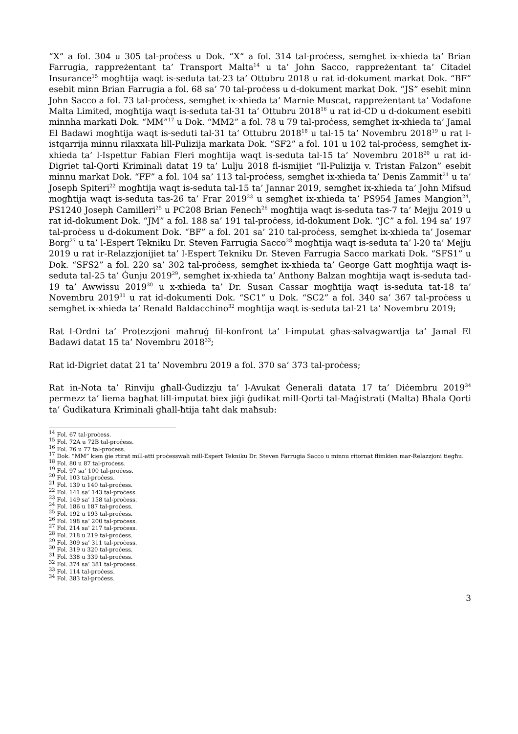“X” a fol. 304 u 305 tal-proċess u Dok. “X” a fol. 314 tal-proċess, semgħet ix-xhieda ta’ Brian Farrugia, rappreżentant ta’ Transport Malta<sup>14</sup> u ta’ John Sacco, rappreżentant ta’ Citadel Insurance<sup>15</sup> mogħtija waqt is-seduta tat-23 ta’ Ottubru 2018 u rat id-dokument markat Dok. “BF” esebit minn Brian Farrugia a fol. 68 sa’ 70 tal-proċess u d-dokument markat Dok. “JS” esebit minn John Sacco a fol. 73 tal-proċess, semgħet ix-xhieda ta’ Marnie Muscat, rappreżentant ta’ Vodafone Malta Limited, mogħtija waqt is-seduta tal-31 ta’ Ottubru 2018<sup>16</sup> u rat id-CD u d-dokument esebiti minnha markati Dok. “MM”<sup>17</sup> u Dok. “MM2” a fol. 78 u 79 tal-proċess, semgħet ix-xhieda ta’ Jamal El Badawi mogħtija waqt is-seduti tal-31 ta’ Ottubru 2018<sup>18</sup> u tal-15 ta’ Novembru 2018<sup>19</sup> u rat l-istqarrija minnu rilaxxata lill-Pulizija markata Dok. “SF2” a fol. 101 u 102 tal-proċess, semgħet ix-xhieda ta’ l-Ispettur Fabian Fleri mogħtija waqt is-seduta tal-15 ta’ Novembru 2018<sup>20</sup> u rat id-Digriet tal-Qorti Kriminali datat 19 ta’ Lulju 2018 fl-ismijiet “Il-Pulizija v. Tristan Falzon” esebit minnu markat Dok. “FF” a fol. 104 sa’ 113 tal-proċess, semgħet ix-xhieda ta’ Denis Zammit<sup>21</sup> u ta’ Joseph Spiteri<sup>22</sup> mogħtija waqt is-seduta tal-15 ta’ Jannar 2019, semgħet ix-xhieda ta’ John Mifsud mogħtija waqt is-seduta tas-26 ta’ Frar 2019<sup>23</sup> u semgħet ix-xhieda ta’ PS954 James Mangion<sup>24</sup>, PS1240 Joseph Camilleri<sup>25</sup> u PC208 Brian Fenech<sup>26</sup> mogħtija waqt is-seduta tas-7 ta’ Mejju 2019 u rat id-dokument Dok. “JM” a fol. 188 sa’ 191 tal-proċess, id-dokument Dok. “JC” a fol. 194 sa’ 197 tal-proċess u d-dokument Dok. “BF” a fol. 201 sa’ 210 tal-proċess, semgħet ix-xhieda ta’ Josemar Borg<sup>27</sup> u ta’ l-Espert Tekniku Dr. Steven Farrugia Sacco<sup>28</sup> mogħtija waqt is-seduta ta’ l-20 ta’ Mejju 2019 u rat ir-Relazzjonijiet ta’ l-Espert Tekniku Dr. Steven Farrugia Sacco markati Dok. “SFS1” u Dok. “SFS2” a fol. 220 sa’ 302 tal-proċess, semgħet ix-xhieda ta’ George Gatt mogħtija waqt is-seduta tal-25 ta’ Ġunju 2019<sup>29</sup>, semgħet ix-xhieda ta’ Anthony Balzan mogħtija waqt is-seduta tad-19 ta’ Awwissu 2019<sup>30</sup> u x-xhieda ta’ Dr. Susan Cassar mogħtija waqt is-seduta tat-18 ta’ Novembru 2019<sup>31</sup> u rat id-dokumenti Dok. “SC1” u Dok. “SC2” a fol. 340 sa’ 367 tal-proċess u semgħet ix-xhieda ta’ Renald Baldacchino<sup>32</sup> mogħtija waqt is-seduta tal-21 ta’ Novembru 2019;
Rat l-Ordni ta’ Protezzjoni maħruġ fil-konfront ta’ l-imputat għas-salvagwardja ta’ Jamal El Badawi datat 15 ta’ Novembru 2018<sup>33</sup>;
Rat id-Digriet datat 21 ta’ Novembru 2019 a fol. 370 sa’ 373 tal-proċess;
Rat in-Nota ta’ Rinviju għall-Ġudizzju ta’ l-Avukat Ġenerali datata 17 ta’ Diċembru 2019<sup>34</sup> permezz ta’ liema bagħat lill-imputat biex jiġi ġudikat mill-Qorti tal-Maġistrati (Malta) Bħala Qorti ta’ Ġudikatura Kriminali għall-ħtija taħt dak maħsub:
<sup>14</sup> Fol. 67 tal-proċess.
<sup>15</sup> Fol. 72A u 72B tal-proċess.
<sup>16</sup> Fol. 76 u 77 tal-proċess.
<sup>17</sup> Dok. “MM” kien ġie rtirat mill-atti proċesswali mill-Espert Tekniku Dr. Steven Farrugia Sacco u minnu ritornat flimkien mar-Relazzjoni tiegħu.
<sup>18</sup> Fol. 80 u 87 tal-proċess.
<sup>19</sup> Fol. 97 sa’ 100 tal-proċess.
<sup>20</sup> Fol. 103 tal-proċess.
<sup>21</sup> Fol. 139 u 140 tal-proċess.
<sup>22</sup> Fol. 141 sa’ 143 tal-proċess.
<sup>23</sup> Fol. 149 sa’ 158 tal-proċess.
<sup>24</sup> Fol. 186 u 187 tal-proċess.
<sup>25</sup> Fol. 192 u 193 tal-proċess.
<sup>26</sup> Fol. 198 sa’ 200 tal-proċess.
<sup>27</sup> Fol. 214 sa’ 217 tal-proċess.
<sup>28</sup> Fol. 218 u 219 tal-proċess.
<sup>29</sup> Fol. 309 sa’ 311 tal-proċess.
<sup>30</sup> Fol. 319 u 320 tal-proċess.
<sup>31</sup> Fol. 338 u 339 tal-proċess.
<sup>32</sup> Fol. 374 sa’ 381 tal-proċess.
<sup>33</sup> Fol. 114 tal-proċess.
<sup>34</sup> Fol. 383 tal-proċess.
3